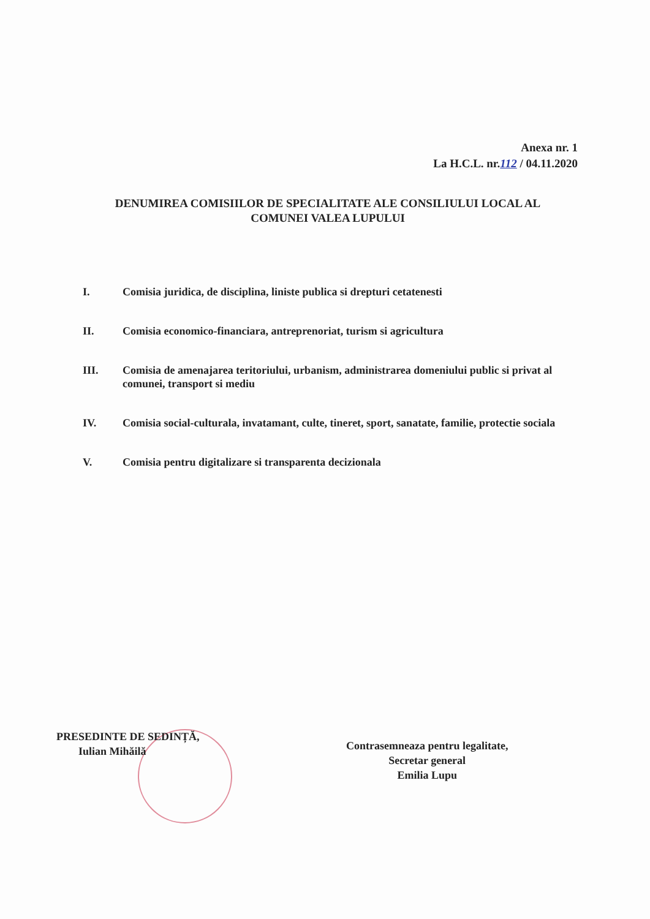Anexa nr. 1
La H.C.L. nr.112 / 04.11.2020
DENUMIREA COMISIILOR DE SPECIALITATE ALE CONSILIULUI LOCAL AL
COMUNEI VALEA LUPULUI
I. Comisia juridica, de disciplina, liniste publica si drepturi cetatenesti
II. Comisia economico-financiara, antreprenoriat, turism si agricultura
III. Comisia de amenajarea teritoriului, urbanism, administrarea domeniului public si privat al comunei, transport si mediu
IV. Comisia social-culturala, invatamant, culte, tineret, sport, sanatate, familie, protectie sociala
V. Comisia pentru digitalizare si transparenta decizionala
PRESEDINTE DE SEDINȚĂ,
Iulian Mihăilă
Contrasemneaza pentru legalitate,
Secretar general
Emilia Lupu